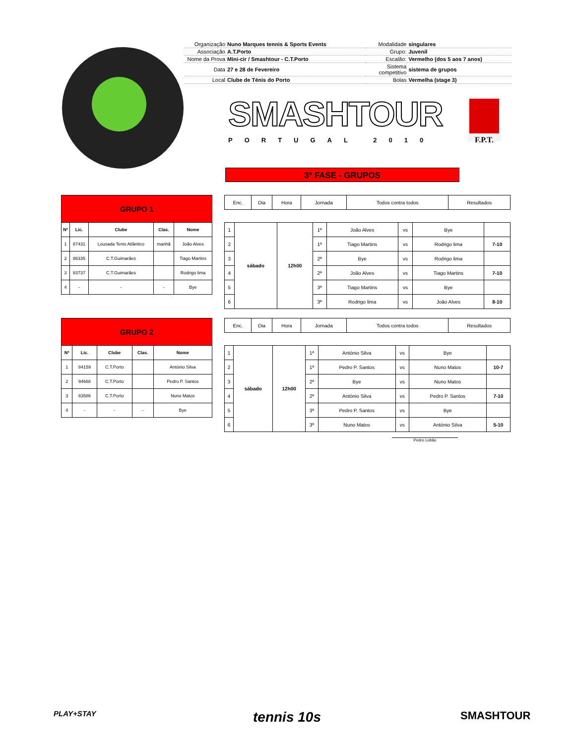| Organização | Nuno Marques tennis & Sports Events | Modalidade | singulares |
| Associação | A.T.Porto | Grupo: | Juvenil |
| Nome da Prova | Mini-cir / Smashtour - C.T.Porto | Escalão: | Vermelho (dos 5 aos 7 anos) |
| Data | 27 e 28 de Fevereiro | Sistema competitivo | sistema de grupos |
| Local | Clube de Ténis do Porto | Bolas | Vermelha (stage 3) |
SMASHTOUR
PORTUGAL 2010
F.P.T.
3ª FASE - GRUPOS
| GRUPO 1 | | | | |
| Nº | Lic. | Clube | Clas. | Nome |
| 1 | 87431 | Lousada Tenis Atlântico | manhã | João Alves |
| 2 | 86335 | C.T.Guimarães | | Tiago Martins |
| 3 | 83737 | C.T.Guimarães | | Rodrigo lima |
| 4 | - | - | - | Bye |
| Enc. | Dia | Hora | Jornada | Todos contra todos | Resultados |
| 1 | sábado | 12h00 | 1ª | João Alves | vs | Bye | |
| 2 | | | 1ª | Tiago Martins | vs | Rodrigo lima | 7-10 |
| 3 | | | 2ª | Bye | vs | Rodrigo lima | |
| 4 | | | 2ª | João Alves | vs | Tiago Martins | 7-10 |
| 5 | | | 3ª | Tiago Martins | vs | Bye | |
| 6 | | | 3ª | Rodrigo lima | vs | João Alves | 8-10 |
| GRUPO 2 | | | | |
| Nº | Lic. | Clube | Clas. | Nome |
| 1 | 84159 | C.T.Porto | | António Silva |
| 2 | 94668 | C.T.Porto | | Pedro P. Santos |
| 3 | 83586 | C.T.Porto | | Nuno Matos |
| 4 | - | - | - | Bye |
| Enc. | Dia | Hora | Jornada | Todos contra todos | Resultados |
| 1 | sábado | 12h00 | 1ª | António Silva | vs | Bye | |
| 2 | | | 1ª | Pedro P. Santos | vs | Nuno Matos | 10-7 |
| 3 | | | 2ª | Bye | vs | Nuno Matos | |
| 4 | | | 2ª | António Silva | vs | Pedro P. Santos | 7-10 |
| 5 | | | 3ª | Pedro P. Santos | vs | Bye | |
| 6 | | | 3ª | Nuno Matos | vs | António Silva | 5-10 |
Pedro Lobão
PLAY+STAY tennis 10s SMASHTOUR